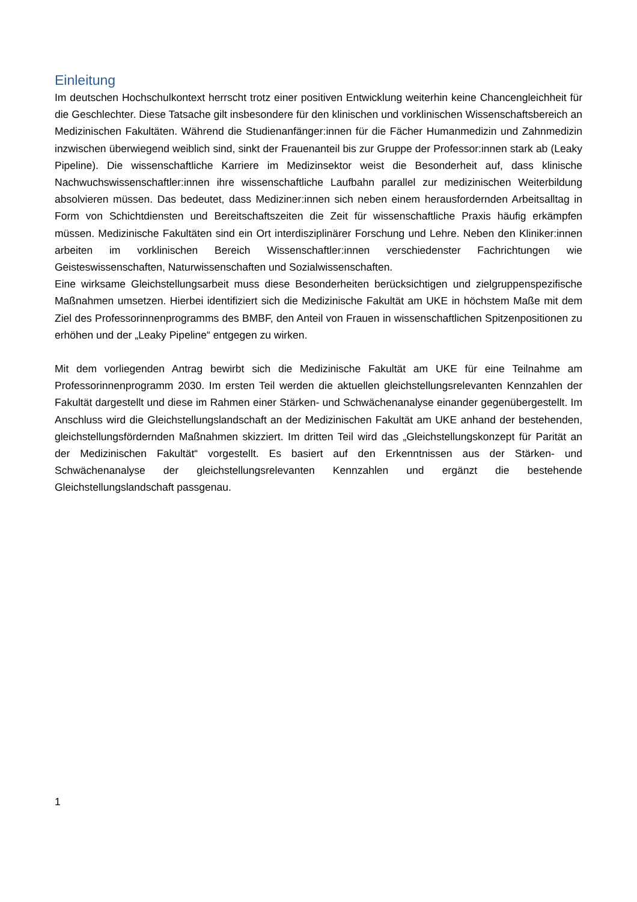Einleitung
Im deutschen Hochschulkontext herrscht trotz einer positiven Entwicklung weiterhin keine Chancengleichheit für die Geschlechter. Diese Tatsache gilt insbesondere für den klinischen und vorklinischen Wissenschaftsbereich an Medizinischen Fakultäten. Während die Studienanfänger:innen für die Fächer Humanmedizin und Zahnmedizin inzwischen überwiegend weiblich sind, sinkt der Frauenanteil bis zur Gruppe der Professor:innen stark ab (Leaky Pipeline). Die wissenschaftliche Karriere im Medizinsektor weist die Besonderheit auf, dass klinische Nachwuchswissenschaftler:innen ihre wissenschaftliche Laufbahn parallel zur medizinischen Weiterbildung absolvieren müssen. Das bedeutet, dass Mediziner:innen sich neben einem herausfordernden Arbeitsalltag in Form von Schichtdiensten und Bereitschaftszeiten die Zeit für wissenschaftliche Praxis häufig erkämpfen müssen. Medizinische Fakultäten sind ein Ort interdisziplinärer Forschung und Lehre. Neben den Kliniker:innen arbeiten im vorklinischen Bereich Wissenschaftler:innen verschiedenster Fachrichtungen wie Geisteswissenschaften, Naturwissenschaften und Sozialwissenschaften.
Eine wirksame Gleichstellungsarbeit muss diese Besonderheiten berücksichtigen und zielgruppenspezifische Maßnahmen umsetzen. Hierbei identifiziert sich die Medizinische Fakultät am UKE in höchstem Maße mit dem Ziel des Professorinnenprogramms des BMBF, den Anteil von Frauen in wissenschaftlichen Spitzenpositionen zu erhöhen und der „Leaky Pipeline“ entgegen zu wirken.
Mit dem vorliegenden Antrag bewirbt sich die Medizinische Fakultät am UKE für eine Teilnahme am Professorinnenprogramm 2030. Im ersten Teil werden die aktuellen gleichstellungsrelevanten Kennzahlen der Fakultät dargestellt und diese im Rahmen einer Stärken- und Schwächenanalyse einander gegenübergestellt. Im Anschluss wird die Gleichstellungslandschaft an der Medizinischen Fakultät am UKE anhand der bestehenden, gleichstellungsfördernden Maßnahmen skizziert. Im dritten Teil wird das „Gleichstellungskonzept für Parität an der Medizinischen Fakultät“ vorgestellt. Es basiert auf den Erkenntnissen aus der Stärken- und Schwächenanalyse der gleichstellungsrelevanten Kennzahlen und ergänzt die bestehende Gleichstellungslandschaft passgenau.
1